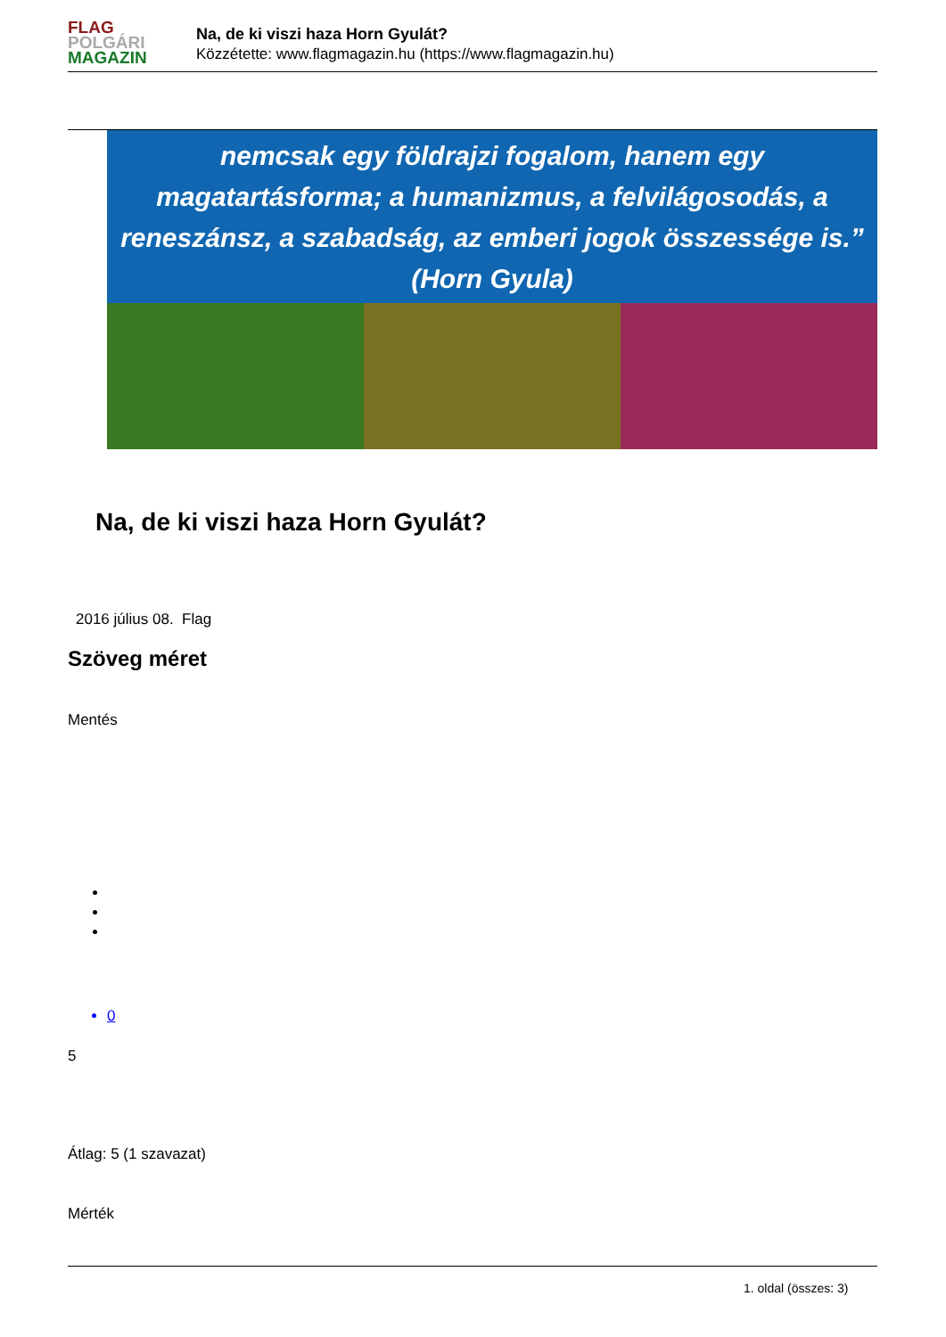FLAG
POLGÁRI
MAGAZIN
Na, de ki viszi haza Horn Gyulát?
Közzétette: www.flagmagazin.hu (https://www.flagmagazin.hu)
nemcsak egy földrajzi fogalom, hanem egy magatartásforma; a humanizmus, a felvilágosodás, a reneszánsz, a szabadság, az emberi jogok összessége is.” (Horn Gyula)
Na, de ki viszi haza Horn Gyulát?
2016 július 08. Flag
Szöveg méret
Mentés
0
5
Átlag: 5 (1 szavazat)
Mérték
1. oldal (összes: 3)